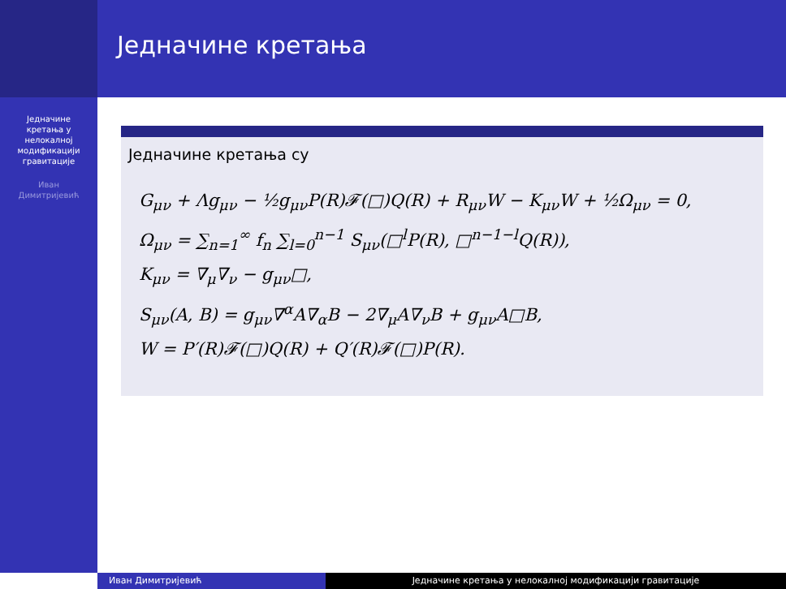Једначине
кретања у
нелокалној
модификацији
гравитације
Иван
Димитријевић
Једначине кретања
Једначине кретања су
G<sub>μν</sub> + Λg<sub>μν</sub> − ½g<sub>μν</sub>P(R)𝓕(□)Q(R) + R<sub>μν</sub>W − K<sub>μν</sub>W + ½Ω<sub>μν</sub> = 0,
Ω<sub>μν</sub> = ∑<sub>n=1</sub><sup>∞</sup> f<sub>n</sub> ∑<sub>l=0</sub><sup>n−1</sup> S<sub>μν</sub>(□<sup>l</sup>P(R), □<sup>n−1−l</sup>Q(R)),
K<sub>μν</sub> = ∇<sub>μ</sub>∇<sub>ν</sub> − g<sub>μν</sub>□,
S<sub>μν</sub>(A, B) = g<sub>μν</sub>∇<sup>α</sup>A∇<sub>α</sub>B − 2∇<sub>μ</sub>A∇<sub>ν</sub>B + g<sub>μν</sub>A□B,
W = P′(R)𝓕(□)Q(R) + Q′(R)𝓕(□)P(R).
Иван Димитријевић Једначине кретања у нелокалној модификацији гравитације